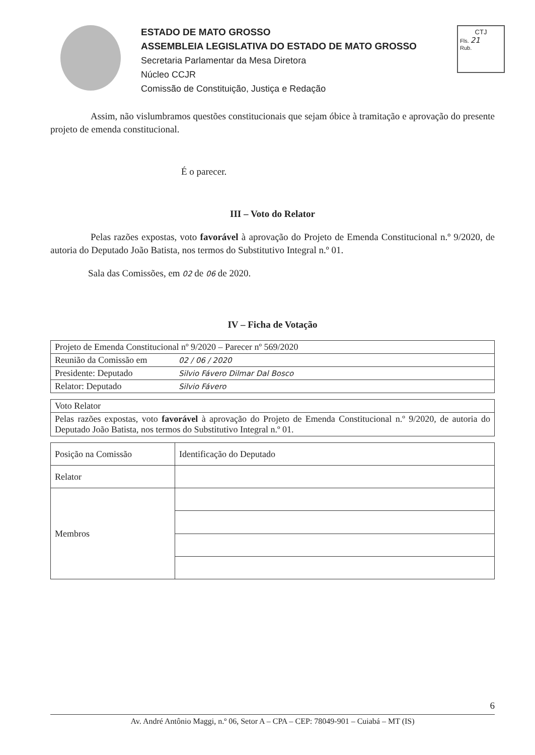ESTADO DE MATO GROSSO
ASSEMBLEIA LEGISLATIVA DO ESTADO DE MATO GROSSO
Secretaria Parlamentar da Mesa Diretora
Núcleo CCJR
Comissão de Constituição, Justiça e Redação
CTJ
Fls. 21
Rub.
Assim, não vislumbramos questões constitucionais que sejam óbice à tramitação e aprovação do presente projeto de emenda constitucional.
É o parecer.
III – Voto do Relator
Pelas razões expostas, voto favorável à aprovação do Projeto de Emenda Constitucional n.º 9/2020, de autoria do Deputado João Batista, nos termos do Substitutivo Integral n.º 01.
Sala das Comissões, em 02 de 06 de 2020.
IV – Ficha de Votação
| Projeto de Emenda Constitucional nº 9/2020 – Parecer nº 569/2020 | |
| Reunião da Comissão em | 02 / 06 / 2020 |
| Presidente: Deputado | Silvio Fávero Dilmar Dal Bosco |
| Relator: Deputado | Silvio Fávero |
| Voto Relator |
| Pelas razões expostas, voto favorável à aprovação do Projeto de Emenda Constitucional n.º 9/2020, de autoria do Deputado João Batista, nos termos do Substitutivo Integral n.º 01. |
| Posição na Comissão | Identificação do Deputado |
| Relator | |
| Membros | |
6
Av. André Antônio Maggi, n.º 06, Setor A – CPA – CEP: 78049-901 – Cuiabá – MT (IS)